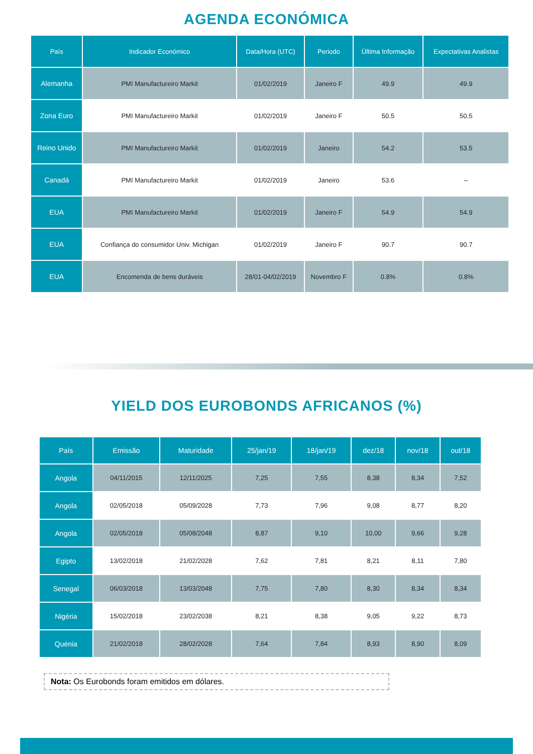AGENDA ECONÓMICA
| País | Indicador Económico | Data/Hora (UTC) | Periodo | Última Informação | Expectativas Analistas |
| --- | --- | --- | --- | --- | --- |
| Alemanha | PMI Manufactureiro Markit | 01/02/2019 | Janeiro F | 49.9 | 49.9 |
| Zona Euro | PMI Manufactureiro Markit | 01/02/2019 | Janeiro F | 50.5 | 50.5 |
| Reino Unido | PMI Manufactureiro Markit | 01/02/2019 | Janeiro | 54.2 | 53.5 |
| Canadá | PMI Manufactureiro Markit | 01/02/2019 | Janeiro | 53.6 | -- |
| EUA | PMI Manufactureiro Markit | 01/02/2019 | Janeiro F | 54.9 | 54.9 |
| EUA | Confiança do consumidor Univ. Michigan | 01/02/2019 | Janeiro F | 90.7 | 90.7 |
| EUA | Encomenda de bens duráveis | 28/01-04/02/2019 | Novembro F | 0.8% | 0.8% |
YIELD DOS EUROBONDS AFRICANOS (%)
| País | Emissão | Maturidade | 25/jan/19 | 18/jan/19 | dez/18 | nov/18 | out/18 |
| --- | --- | --- | --- | --- | --- | --- | --- |
| Angola | 04/11/2015 | 12/11/2025 | 7,25 | 7,55 | 8,38 | 8,34 | 7,52 |
| Angola | 02/05/2018 | 05/09/2028 | 7,73 | 7,96 | 9,08 | 8,77 | 8,20 |
| Angola | 02/05/2018 | 05/08/2048 | 8,87 | 9,10 | 10,00 | 9,66 | 9,28 |
| Egipto | 13/02/2018 | 21/02/2028 | 7,62 | 7,81 | 8,21 | 8,11 | 7,80 |
| Senegal | 06/03/2018 | 13/03/2048 | 7,75 | 7,80 | 8,30 | 8,34 | 8,34 |
| Nigéria | 15/02/2018 | 23/02/2038 | 8,21 | 8,38 | 9,05 | 9,22 | 8,73 |
| Quénia | 21/02/2018 | 28/02/2028 | 7,64 | 7,84 | 8,93 | 8,90 | 8,09 |
Nota: Os Eurobonds foram emitidos em dólares.